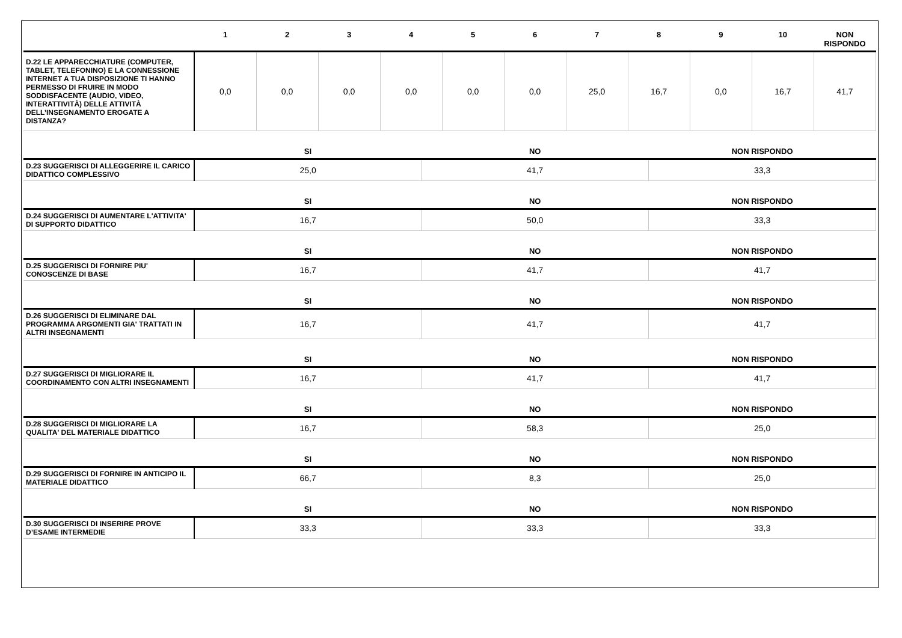| | 1 | 2 | 3 | 4 | 5 | 6 | 7 | 8 | 9 | 10 | NON RISPONDO |
| --- | --- | --- | --- | --- | --- | --- | --- | --- | --- | --- | --- |
| D.22 LE APPARECCHIATURE (COMPUTER, TABLET, TELEFONINO) E LA CONNESSIONE INTERNET A TUA DISPOSIZIONE TI HANNO PERMESSO DI FRUIRE IN MODO SODDISFACENTE (AUDIO, VIDEO, INTERATTIVITÀ) DELLE ATTIVITÀ DELL’INSEGNAMENTO EROGATE A DISTANZA? | 0,0 | 0,0 | 0,0 | 0,0 | 0,0 | 0,0 | 25,0 | 16,7 | 0,0 | 16,7 | 41,7 |
| | SI | NO | NON RISPONDO |
| --- | --- | --- | --- |
| D.23 SUGGERISCI DI ALLEGGERIRE IL CARICO DIDATTICO COMPLESSIVO | 25,0 | 41,7 | 33,3 |
| | SI | NO | NON RISPONDO |
| D.24 SUGGERISCI DI AUMENTARE L'ATTIVITA' DI SUPPORTO DIDATTICO | 16,7 | 50,0 | 33,3 |
| | SI | NO | NON RISPONDO |
| D.25 SUGGERISCI DI FORNIRE PIU' CONOSCENZE DI BASE | 16,7 | 41,7 | 41,7 |
| | SI | NO | NON RISPONDO |
| D.26 SUGGERISCI DI ELIMINARE DAL PROGRAMMA ARGOMENTI GIA' TRATTATI IN ALTRI INSEGNAMENTI | 16,7 | 41,7 | 41,7 |
| | SI | NO | NON RISPONDO |
| D.27 SUGGERISCI DI MIGLIORARE IL COORDINAMENTO CON ALTRI INSEGNAMENTI | 16,7 | 41,7 | 41,7 |
| | SI | NO | NON RISPONDO |
| D.28 SUGGERISCI DI MIGLIORARE LA QUALITA' DEL MATERIALE DIDATTICO | 16,7 | 58,3 | 25,0 |
| | SI | NO | NON RISPONDO |
| D.29 SUGGERISCI DI FORNIRE IN ANTICIPO IL MATERIALE DIDATTICO | 66,7 | 8,3 | 25,0 |
| | SI | NO | NON RISPONDO |
| D.30 SUGGERISCI DI INSERIRE PROVE D’ESAME INTERMEDIE | 33,3 | 33,3 | 33,3 |